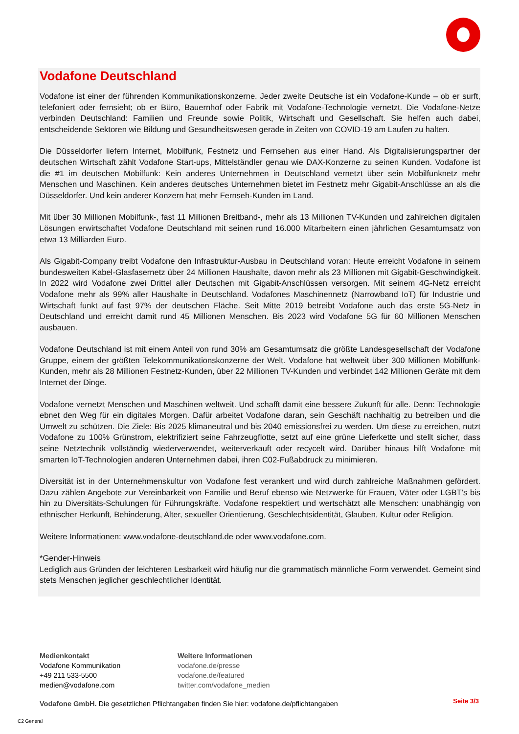Vodafone Deutschland
Vodafone ist einer der führenden Kommunikationskonzerne. Jeder zweite Deutsche ist ein Vodafone-Kunde – ob er surft, telefoniert oder fernsieht; ob er Büro, Bauernhof oder Fabrik mit Vodafone-Technologie vernetzt. Die Vodafone-Netze verbinden Deutschland: Familien und Freunde sowie Politik, Wirtschaft und Gesellschaft. Sie helfen auch dabei, entscheidende Sektoren wie Bildung und Gesundheitswesen gerade in Zeiten von COVID-19 am Laufen zu halten.
Die Düsseldorfer liefern Internet, Mobilfunk, Festnetz und Fernsehen aus einer Hand. Als Digitalisierungspartner der deutschen Wirtschaft zählt Vodafone Start-ups, Mittelständler genau wie DAX-Konzerne zu seinen Kunden. Vodafone ist die #1 im deutschen Mobilfunk: Kein anderes Unternehmen in Deutschland vernetzt über sein Mobilfunknetz mehr Menschen und Maschinen. Kein anderes deutsches Unternehmen bietet im Festnetz mehr Gigabit-Anschlüsse an als die Düsseldorfer. Und kein anderer Konzern hat mehr Fernseh-Kunden im Land.
Mit über 30 Millionen Mobilfunk-, fast 11 Millionen Breitband-, mehr als 13 Millionen TV-Kunden und zahlreichen digitalen Lösungen erwirtschaftet Vodafone Deutschland mit seinen rund 16.000 Mitarbeitern einen jährlichen Gesamtumsatz von etwa 13 Milliarden Euro.
Als Gigabit-Company treibt Vodafone den Infrastruktur-Ausbau in Deutschland voran: Heute erreicht Vodafone in seinem bundesweiten Kabel-Glasfasernetz über 24 Millionen Haushalte, davon mehr als 23 Millionen mit Gigabit-Geschwindigkeit. In 2022 wird Vodafone zwei Drittel aller Deutschen mit Gigabit-Anschlüssen versorgen. Mit seinem 4G-Netz erreicht Vodafone mehr als 99% aller Haushalte in Deutschland. Vodafones Maschinennetz (Narrowband IoT) für Industrie und Wirtschaft funkt auf fast 97% der deutschen Fläche. Seit Mitte 2019 betreibt Vodafone auch das erste 5G-Netz in Deutschland und erreicht damit rund 45 Millionen Menschen. Bis 2023 wird Vodafone 5G für 60 Millionen Menschen ausbauen.
Vodafone Deutschland ist mit einem Anteil von rund 30% am Gesamtumsatz die größte Landesgesellschaft der Vodafone Gruppe, einem der größten Telekommunikationskonzerne der Welt. Vodafone hat weltweit über 300 Millionen Mobilfunk-Kunden, mehr als 28 Millionen Festnetz-Kunden, über 22 Millionen TV-Kunden und verbindet 142 Millionen Geräte mit dem Internet der Dinge.
Vodafone vernetzt Menschen und Maschinen weltweit. Und schafft damit eine bessere Zukunft für alle. Denn: Technologie ebnet den Weg für ein digitales Morgen. Dafür arbeitet Vodafone daran, sein Geschäft nachhaltig zu betreiben und die Umwelt zu schützen. Die Ziele: Bis 2025 klimaneutral und bis 2040 emissionsfrei zu werden. Um diese zu erreichen, nutzt Vodafone zu 100% Grünstrom, elektrifiziert seine Fahrzeugflotte, setzt auf eine grüne Lieferkette und stellt sicher, dass seine Netztechnik vollständig wiederverwendet, weiterverkauft oder recycelt wird. Darüber hinaus hilft Vodafone mit smarten IoT-Technologien anderen Unternehmen dabei, ihren C02-Fußabdruck zu minimieren.
Diversität ist in der Unternehmenskultur von Vodafone fest verankert und wird durch zahlreiche Maßnahmen gefördert. Dazu zählen Angebote zur Vereinbarkeit von Familie und Beruf ebenso wie Netzwerke für Frauen, Väter oder LGBT’s bis hin zu Diversitäts-Schulungen für Führungskräfte. Vodafone respektiert und wertschätzt alle Menschen: unabhängig von ethnischer Herkunft, Behinderung, Alter, sexueller Orientierung, Geschlechtsidentität, Glauben, Kultur oder Religion.
Weitere Informationen: www.vodafone-deutschland.de oder www.vodafone.com.
*Gender-Hinweis
Lediglich aus Gründen der leichteren Lesbarkeit wird häufig nur die grammatisch männliche Form verwendet. Gemeint sind stets Menschen jeglicher geschlechtlicher Identität.
Medienkontakt
Vodafone Kommunikation
+49 211 533-5500
medien@vodafone.com
Weitere Informationen
vodafone.de/presse
vodafone.de/featured
twitter.com/vodafone_medien
Vodafone GmbH. Die gesetzlichen Pflichtangaben finden Sie hier: vodafone.de/pflichtangaben
Seite 3/3
C2 General